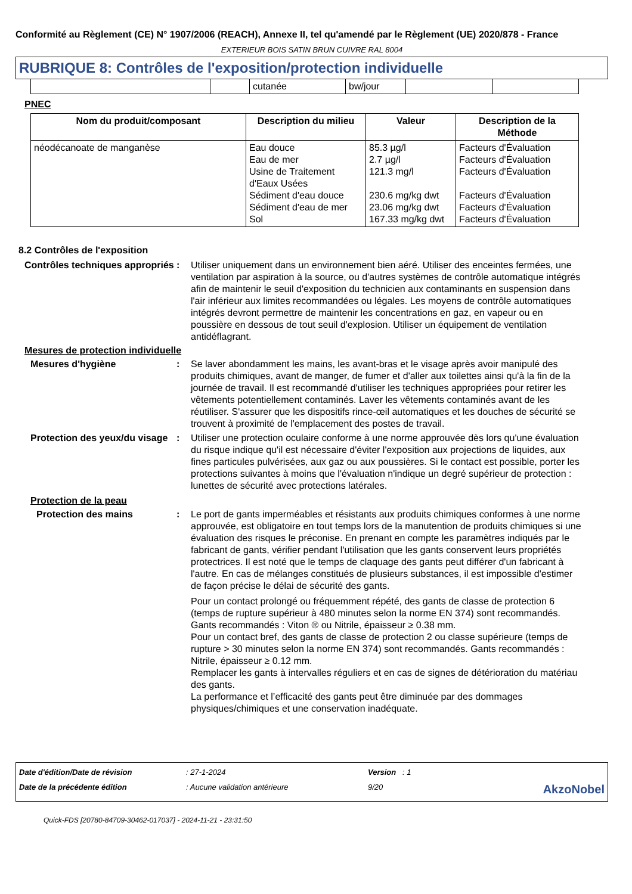Conformité au Règlement (CE) N° 1907/2006 (REACH), Annexe II, tel qu'amendé par le Règlement (UE) 2020/878 - France
EXTERIEUR BOIS SATIN BRUN CUIVRE RAL 8004
RUBRIQUE 8: Contrôles de l'exposition/protection individuelle
| | | cutanée | bw/jour | | |
PNEC
| Nom du produit/composant | Description du milieu | Valeur | Description de la Méthode |
| --- | --- | --- | --- |
| néodécanoate de manganèse | Eau douce Eau de mer Usine de Traitement d'Eaux Usées Sédiment d'eau douce Sédiment d'eau de mer Sol | 85.3 µg/l 2.7 µg/l 121.3 mg/l 230.6 mg/kg dwt 23.06 mg/kg dwt 167.33 mg/kg dwt | Facteurs d'Évaluation Facteurs d'Évaluation Facteurs d'Évaluation Facteurs d'Évaluation Facteurs d'Évaluation Facteurs d'Évaluation |
8.2 Contrôles de l'exposition
Contrôles techniques appropriés
: Utiliser uniquement dans un environnement bien aéré. Utiliser des enceintes fermées, une ventilation par aspiration à la source, ou d'autres systèmes de contrôle automatique intégrés afin de maintenir le seuil d'exposition du technicien aux contaminants en suspension dans l'air inférieur aux limites recommandées ou légales. Les moyens de contrôle automatiques intégrés devront permettre de maintenir les concentrations en gaz, en vapeur ou en poussière en dessous de tout seuil d'explosion. Utiliser un équipement de ventilation antidéflagrant.
Mesures de protection individuelle
Mesures d'hygiène : Se laver abondamment les mains, les avant-bras et le visage après avoir manipulé des produits chimiques, avant de manger, de fumer et d'aller aux toilettes ainsi qu'à la fin de la journée de travail. Il est recommandé d'utiliser les techniques appropriées pour retirer les vêtements potentiellement contaminés. Laver les vêtements contaminés avant de les réutiliser. S'assurer que les dispositifs rince-œil automatiques et les douches de sécurité se trouvent à proximité de l'emplacement des postes de travail.
Protection des yeux/du visage
: Utiliser une protection oculaire conforme à une norme approuvée dès lors qu'une évaluation du risque indique qu'il est nécessaire d'éviter l'exposition aux projections de liquides, aux fines particules pulvérisées, aux gaz ou aux poussières. Si le contact est possible, porter les protections suivantes à moins que l'évaluation n'indique un degré supérieur de protection : lunettes de sécurité avec protections latérales.
Protection de la peau
Protection des mains : Le port de gants imperméables et résistants aux produits chimiques conformes à une norme approuvée, est obligatoire en tout temps lors de la manutention de produits chimiques si une évaluation des risques le préconise. En prenant en compte les paramètres indiqués par le fabricant de gants, vérifier pendant l'utilisation que les gants conservent leurs propriétés protectrices. Il est noté que le temps de claquage des gants peut différer d'un fabricant à l'autre. En cas de mélanges constitués de plusieurs substances, il est impossible d'estimer de façon précise le délai de sécurité des gants.
Pour un contact prolongé ou fréquemment répété, des gants de classe de protection 6 (temps de rupture supérieur à 480 minutes selon la norme EN 374) sont recommandés. Gants recommandés : Viton ® ou Nitrile, épaisseur ≥ 0.38 mm.
Pour un contact bref, des gants de classe de protection 2 ou classe supérieure (temps de rupture > 30 minutes selon la norme EN 374) sont recommandés. Gants recommandés : Nitrile, épaisseur ≥ 0.12 mm.
Remplacer les gants à intervalles réguliers et en cas de signes de détérioration du matériau des gants.
La performance et l’efficacité des gants peut être diminuée par des dommages physiques/chimiques et une conservation inadéquate.
Date d'édition/Date de révision: 27-1-2024 Version : 1 Date de la précédente édition: Aucune validation antérieure 9/20 AkzoNobel
Quick-FDS [20780-84709-30462-017037] - 2024-11-21 - 23:31:50